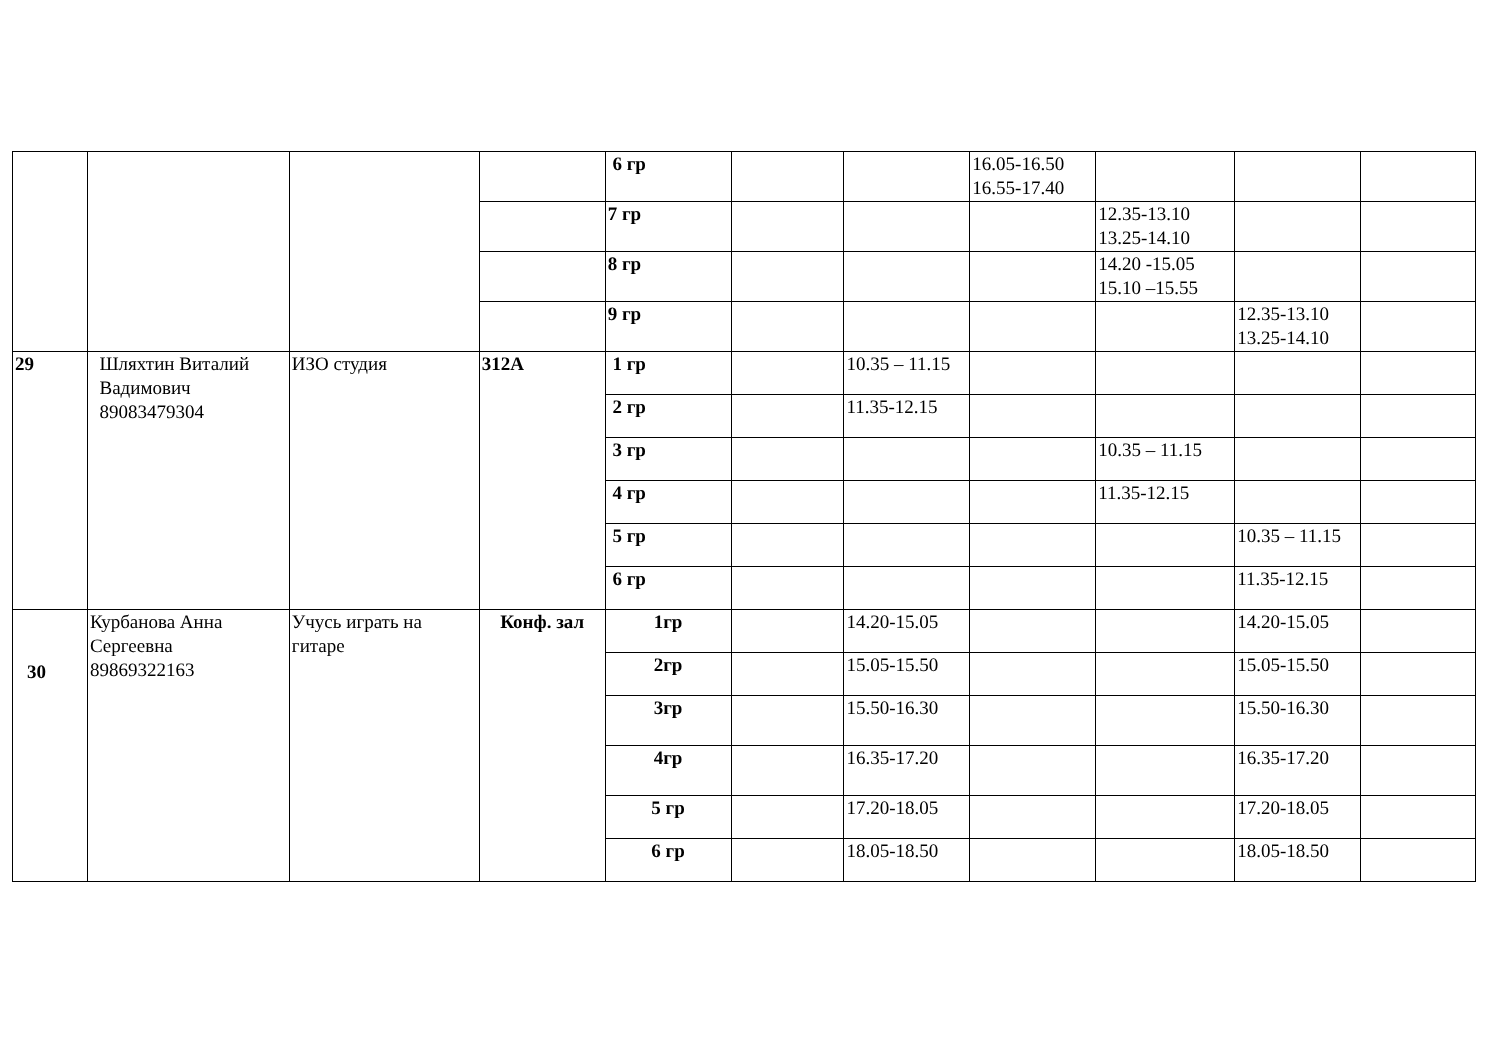| | | | | 6 гр | | | 16.05-16.50 16.55-17.40 | | | |
| | | | | 7 гр | | | | 12.35-13.10 13.25-14.10 | | |
| | | | | 8 гр | | | | 14.20 -15.05 15.10 –15.55 | | |
| | | | | 9 гр | | | | | 12.35-13.10 13.25-14.10 | |
| 29 | Шляхтин Виталий Вадимович 89083479304 | ИЗО студия | 312А | 1 гр | | 10.35 – 11.15 | | | | |
| | | | | 2 гр | | 11.35-12.15 | | | | |
| | | | | 3 гр | | | | 10.35 – 11.15 | | |
| | | | | 4 гр | | | | 11.35-12.15 | | |
| | | | | 5 гр | | | | | 10.35 – 11.15 | |
| | | | | 6 гр | | | | | 11.35-12.15 | |
| 30 | Курбанова Анна Сергеевна 89869322163 | Учусь играть на гитаре | Конф. зал | 1гр | | 14.20-15.05 | | | 14.20-15.05 | |
| | | | | 2гр | | 15.05-15.50 | | | 15.05-15.50 | |
| | | | | 3гр | | 15.50-16.30 | | | 15.50-16.30 | |
| | | | | 4гр | | 16.35-17.20 | | | 16.35-17.20 | |
| | | | | 5 гр | | 17.20-18.05 | | | 17.20-18.05 | |
| | | | | 6 гр | | 18.05-18.50 | | | 18.05-18.50 | |